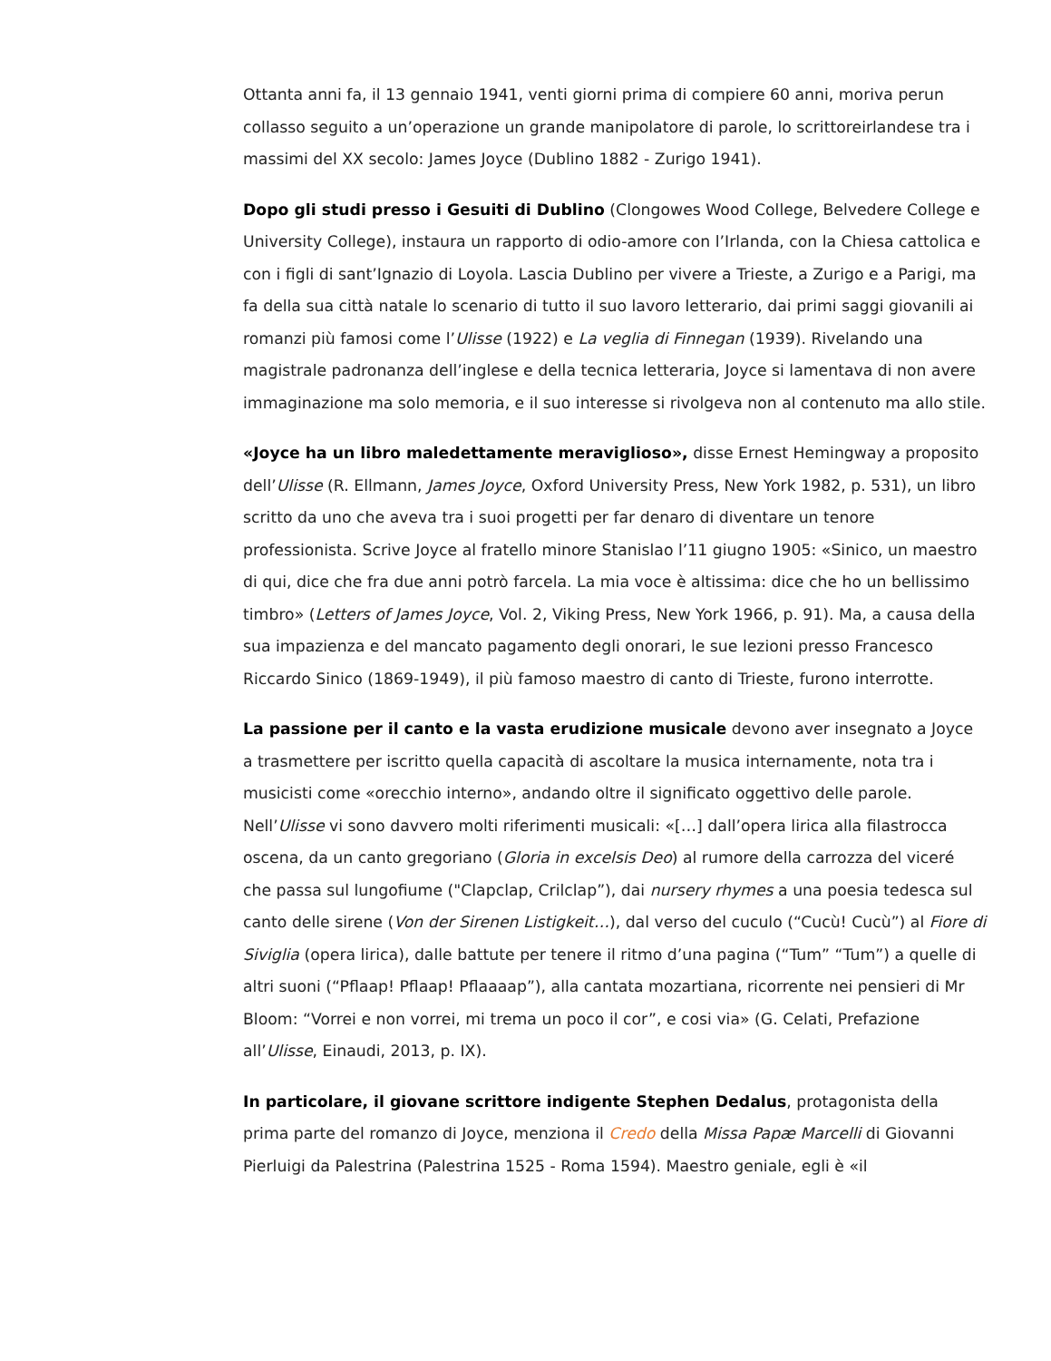Ottanta anni fa, il 13 gennaio 1941, venti giorni prima di compiere 60 anni, moriva perun collasso seguito a un’operazione un grande manipolatore di parole, lo scrittoreirlandese tra i massimi del XX secolo: James Joyce (Dublino 1882 - Zurigo 1941).
Dopo gli studi presso i Gesuiti di Dublino (Clongowes Wood College, Belvedere College e University College), instaura un rapporto di odio-amore con l’Irlanda, con la Chiesa cattolica e con i figli di sant’Ignazio di Loyola. Lascia Dublino per vivere a Trieste, a Zurigo e a Parigi, ma fa della sua città natale lo scenario di tutto il suo lavoro letterario, dai primi saggi giovanili ai romanzi più famosi come l’Ulisse (1922) e La veglia di Finnegan (1939). Rivelando una magistrale padronanza dell’inglese e della tecnica letteraria, Joyce si lamentava di non avere immaginazione ma solo memoria, e il suo interesse si rivolgeva non al contenuto ma allo stile.
«Joyce ha un libro maledettamente meraviglioso», disse Ernest Hemingway a proposito dell’Ulisse (R. Ellmann, James Joyce, Oxford University Press, New York 1982, p. 531), un libro scritto da uno che aveva tra i suoi progetti per far denaro di diventare un tenore professionista. Scrive Joyce al fratello minore Stanislao l’11 giugno 1905: «Sinico, un maestro di qui, dice che fra due anni potrò farcela. La mia voce è altissima: dice che ho un bellissimo timbro» (Letters of James Joyce, Vol. 2, Viking Press, New York 1966, p. 91). Ma, a causa della sua impazienza e del mancato pagamento degli onorari, le sue lezioni presso Francesco Riccardo Sinico (1869-1949), il più famoso maestro di canto di Trieste, furono interrotte.
La passione per il canto e la vasta erudizione musicale devono aver insegnato a Joyce a trasmettere per iscritto quella capacità di ascoltare la musica internamente, nota tra i musicisti come «orecchio interno», andando oltre il significato oggettivo delle parole. Nell’Ulisse vi sono davvero molti riferimenti musicali: «[…] dall’opera lirica alla filastrocca oscena, da un canto gregoriano (Gloria in excelsis Deo) al rumore della carrozza del viceré che passa sul lungofiume ("Clapclap, Crilclap”), dai nursery rhymes a una poesia tedesca sul canto delle sirene (Von der Sirenen Listigkeit…), dal verso del cuculo (“Cucù! Cucù”) al Fiore di Siviglia (opera lirica), dalle battute per tenere il ritmo d’una pagina (“Tum” “Tum”) a quelle di altri suoni (“Pflaap! Pflaap! Pflaaaap”), alla cantata mozartiana, ricorrente nei pensieri di Mr Bloom: “Vorrei e non vorrei, mi trema un poco il cor”, e cosi via» (G. Celati, Prefazione all’Ulisse, Einaudi, 2013, p. IX).
In particolare, il giovane scrittore indigente Stephen Dedalus, protagonista della prima parte del romanzo di Joyce, menziona il Credo della Missa Papæ Marcelli di Giovanni Pierluigi da Palestrina (Palestrina 1525 - Roma 1594). Maestro geniale, egli è «il